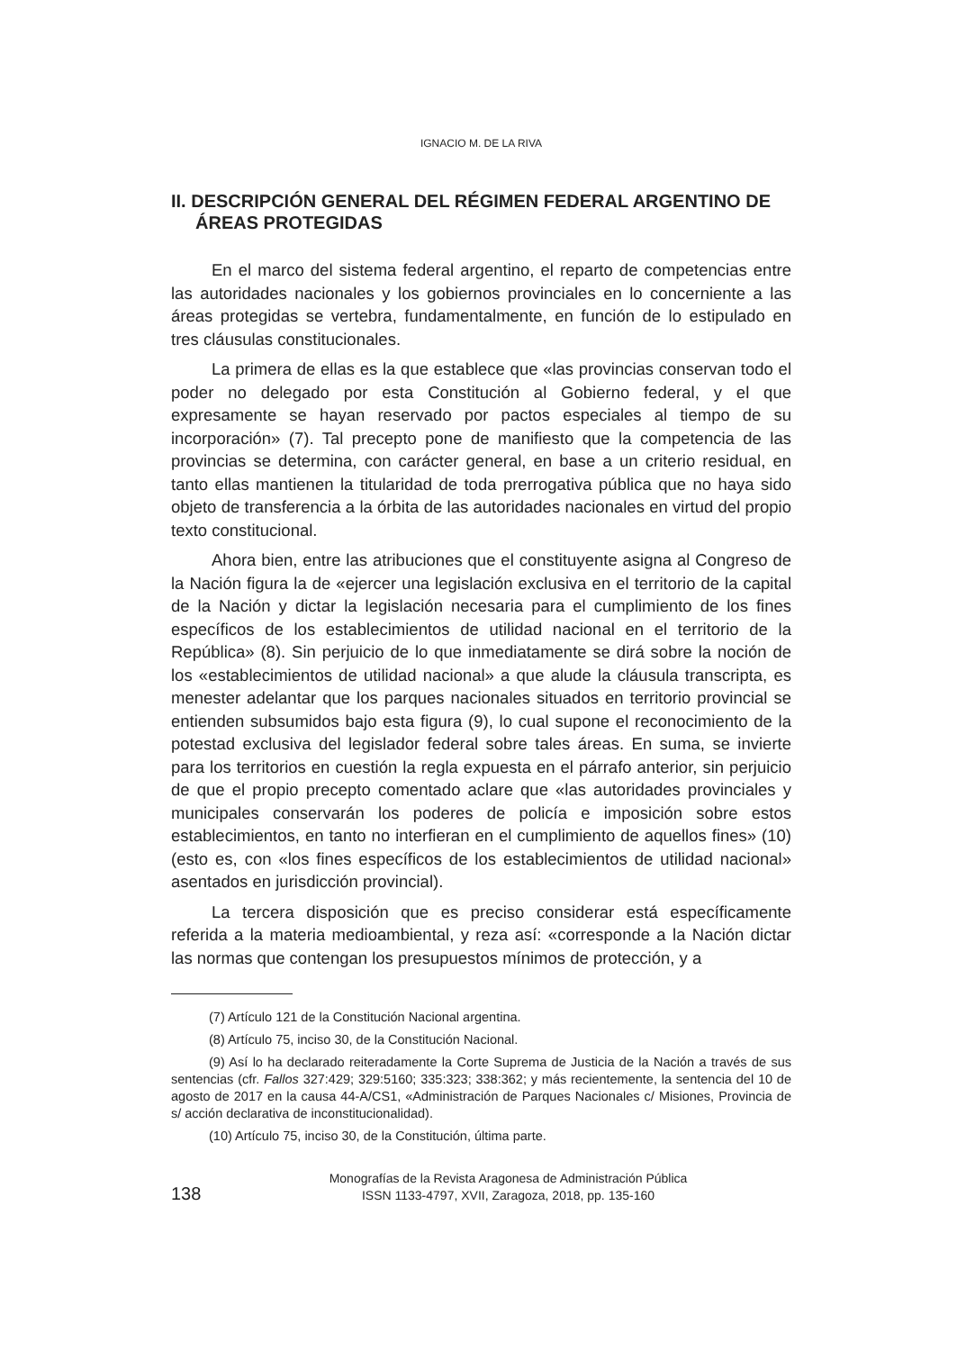IGNACIO M. DE LA RIVA
II. DESCRIPCIÓN GENERAL DEL RÉGIMEN FEDERAL ARGENTINO DE ÁREAS PROTEGIDAS
En el marco del sistema federal argentino, el reparto de competencias entre las autoridades nacionales y los gobiernos provinciales en lo concerniente a las áreas protegidas se vertebra, fundamentalmente, en función de lo estipulado en tres cláusulas constitucionales.
La primera de ellas es la que establece que «las provincias conservan todo el poder no delegado por esta Constitución al Gobierno federal, y el que expresamente se hayan reservado por pactos especiales al tiempo de su incorporación» (7). Tal precepto pone de manifiesto que la competencia de las provincias se determina, con carácter general, en base a un criterio residual, en tanto ellas mantienen la titularidad de toda prerrogativa pública que no haya sido objeto de transferencia a la órbita de las autoridades nacionales en virtud del propio texto constitucional.
Ahora bien, entre las atribuciones que el constituyente asigna al Congreso de la Nación figura la de «ejercer una legislación exclusiva en el territorio de la capital de la Nación y dictar la legislación necesaria para el cumplimiento de los fines específicos de los establecimientos de utilidad nacional en el territorio de la República» (8). Sin perjuicio de lo que inmediatamente se dirá sobre la noción de los «establecimientos de utilidad nacional» a que alude la cláusula transcripta, es menester adelantar que los parques nacionales situados en territorio provincial se entienden subsumidos bajo esta figura (9), lo cual supone el reconocimiento de la potestad exclusiva del legislador federal sobre tales áreas. En suma, se invierte para los territorios en cuestión la regla expuesta en el párrafo anterior, sin perjuicio de que el propio precepto comentado aclare que «las autoridades provinciales y municipales conservarán los poderes de policía e imposición sobre estos establecimientos, en tanto no interfieran en el cumplimiento de aquellos fines» (10) (esto es, con «los fines específicos de los establecimientos de utilidad nacional» asentados en jurisdicción provincial).
La tercera disposición que es preciso considerar está específicamente referida a la materia medioambiental, y reza así: «corresponde a la Nación dictar las normas que contengan los presupuestos mínimos de protección, y a
(7) Artículo 121 de la Constitución Nacional argentina.
(8) Artículo 75, inciso 30, de la Constitución Nacional.
(9) Así lo ha declarado reiteradamente la Corte Suprema de Justicia de la Nación a través de sus sentencias (cfr. Fallos 327:429; 329:5160; 335:323; 338:362; y más recientemente, la sentencia del 10 de agosto de 2017 en la causa 44-A/CS1, «Administración de Parques Nacionales c/ Misiones, Provincia de s/ acción declarativa de inconstitucionalidad).
(10) Artículo 75, inciso 30, de la Constitución, última parte.
138
Monografías de la Revista Aragonesa de Administración Pública
ISSN 1133-4797, XVII, Zaragoza, 2018, pp. 135-160